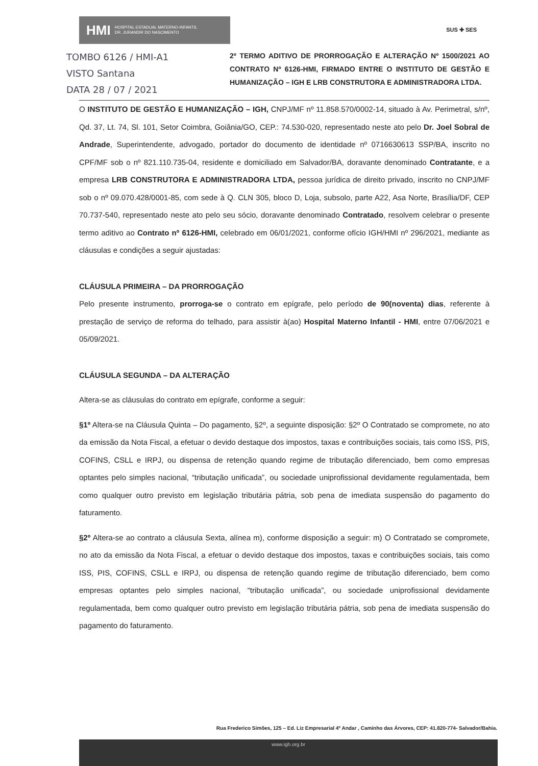HMI HOSPITAL ESTADUAL MATERNO-INFANTIL
DR. JURANDIR DO NASCIMENTO
SUS ✚ SES
TOMBO 6126 / HMI-A1
VISTO Santana
DATA 28 / 07 / 2021
2º TERMO ADITIVO DE PRORROGAÇÃO E ALTERAÇÃO Nº 1500/2021 AO CONTRATO Nº 6126-HMI, FIRMADO ENTRE O INSTITUTO DE GESTÃO E HUMANIZAÇÃO – IGH E LRB CONSTRUTORA E ADMINISTRADORA LTDA.
O INSTITUTO DE GESTÃO E HUMANIZAÇÃO – IGH, CNPJ/MF nº 11.858.570/0002-14, situado à Av. Perimetral, s/nº, Qd. 37, Lt. 74, Sl. 101, Setor Coimbra, Goiânia/GO, CEP.: 74.530-020, representado neste ato pelo Dr. Joel Sobral de Andrade, Superintendente, advogado, portador do documento de identidade nº 0716630613 SSP/BA, inscrito no CPF/MF sob o nº 821.110.735-04, residente e domiciliado em Salvador/BA, doravante denominado Contratante, e a empresa LRB CONSTRUTORA E ADMINISTRADORA LTDA, pessoa jurídica de direito privado, inscrito no CNPJ/MF sob o nº 09.070.428/0001-85, com sede à Q. CLN 305, bloco D, Loja, subsolo, parte A22, Asa Norte, Brasília/DF, CEP 70.737-540, representado neste ato pelo seu sócio, doravante denominado Contratado, resolvem celebrar o presente termo aditivo ao Contrato nº 6126-HMI, celebrado em 06/01/2021, conforme ofício IGH/HMI nº 296/2021, mediante as cláusulas e condições a seguir ajustadas:
CLÁUSULA PRIMEIRA – DA PRORROGAÇÃO
Pelo presente instrumento, prorroga-se o contrato em epígrafe, pelo período de 90(noventa) dias, referente à prestação de serviço de reforma do telhado, para assistir à(ao) Hospital Materno Infantil - HMI, entre 07/06/2021 e 05/09/2021.
CLÁUSULA SEGUNDA – DA ALTERAÇÃO
Altera-se as cláusulas do contrato em epígrafe, conforme a seguir:
§1º Altera-se na Cláusula Quinta – Do pagamento, §2º, a seguinte disposição: §2º O Contratado se compromete, no ato da emissão da Nota Fiscal, a efetuar o devido destaque dos impostos, taxas e contribuições sociais, tais como ISS, PIS, COFINS, CSLL e IRPJ, ou dispensa de retenção quando regime de tributação diferenciado, bem como empresas optantes pelo simples nacional, “tributação unificada”, ou sociedade uniprofissional devidamente regulamentada, bem como qualquer outro previsto em legislação tributária pátria, sob pena de imediata suspensão do pagamento do faturamento.
§2º Altera-se ao contrato a cláusula Sexta, alínea m), conforme disposição a seguir: m) O Contratado se compromete, no ato da emissão da Nota Fiscal, a efetuar o devido destaque dos impostos, taxas e contribuições sociais, tais como ISS, PIS, COFINS, CSLL e IRPJ, ou dispensa de retenção quando regime de tributação diferenciado, bem como empresas optantes pelo simples nacional, “tributação unificada”, ou sociedade uniprofissional devidamente regulamentada, bem como qualquer outro previsto em legislação tributária pátria, sob pena de imediata suspensão do pagamento do faturamento.
Rua Frederico Simões, 125 – Ed. Liz Empresarial 4º Andar , Caminho das Árvores, CEP: 41.820-774- Salvador/Bahia.
www.igh.org.br